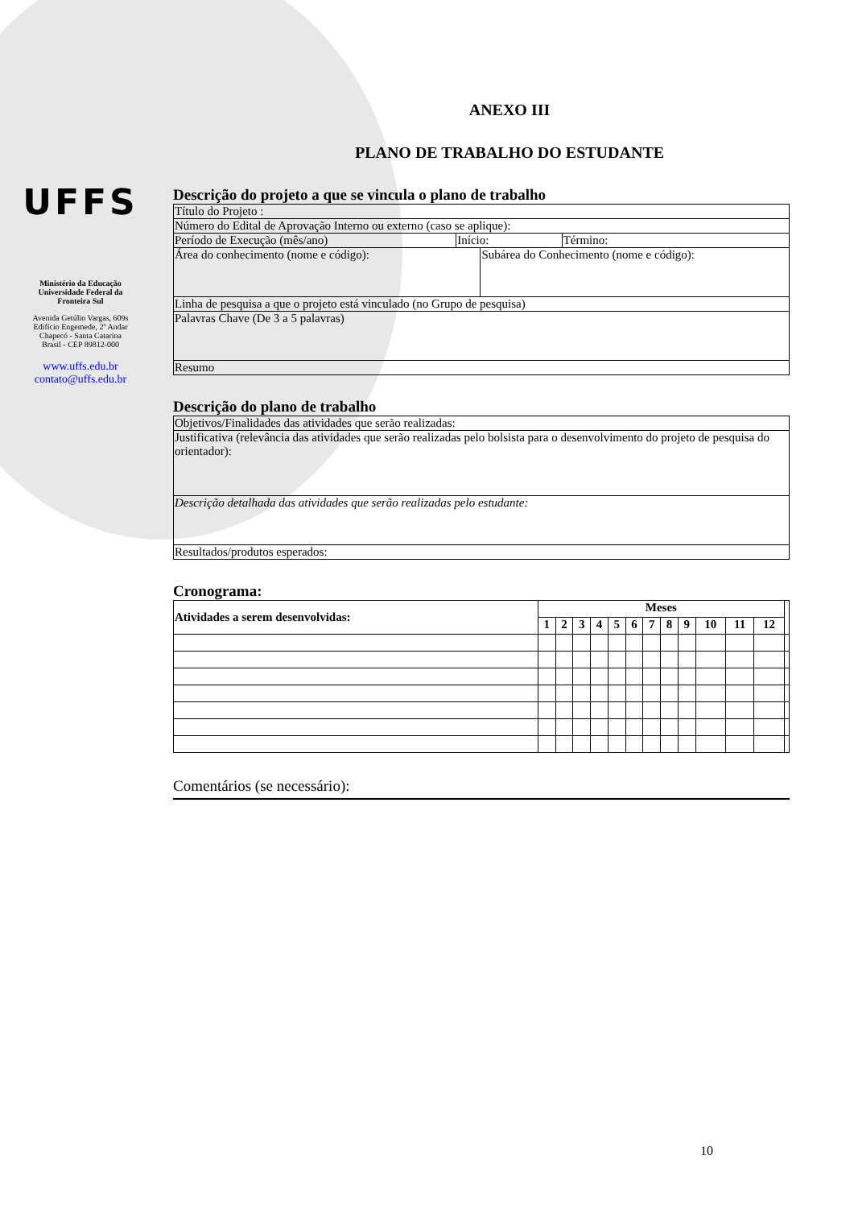UFFS
Ministério da Educação
Universidade Federal da
Fronteira Sul
Avenida Getúlio Vargas, 609s
Edifício Engemede, 2º Andar
Chapecó - Santa Catarina
Brasil - CEP 89812-000
www.uffs.edu.br
contato@uffs.edu.br
ANEXO III
PLANO DE TRABALHO DO ESTUDANTE
Descrição do projeto a que se vincula o plano de trabalho
| Título do Projeto : | | | |
| Número do Edital de Aprovação Interno ou externo (caso se aplique): | | | |
| Período de Execução (mês/ano) | Início: | | Término: |
| Área do conhecimento (nome e código): | | Subárea do Conhecimento (nome e código): | |
| Linha de pesquisa a que o projeto está vinculado (no Grupo de pesquisa) | | | |
| Palavras Chave (De 3 a 5 palavras) | | | |
| Resumo | | | |
Descrição do plano de trabalho
| Objetivos/Finalidades das atividades que serão realizadas: |
| Justificativa (relevância das atividades que serão realizadas pelo bolsista para o desenvolvimento do projeto de pesquisa do orientador): |
| Descrição detalhada das atividades que serão realizadas pelo estudante: |
| Resultados/produtos esperados: |
Cronograma:
| Atividades a serem desenvolvidas: | Meses | | | | | | | | | | | | |
| --- | --- | --- | --- | --- | --- | --- | --- | --- | --- | --- | --- | --- | --- |
| | 1 | 2 | 3 | 4 | 5 | 6 | 7 | 8 | 9 | 10 | 11 | 12 | |
Comentários (se necessário):
10